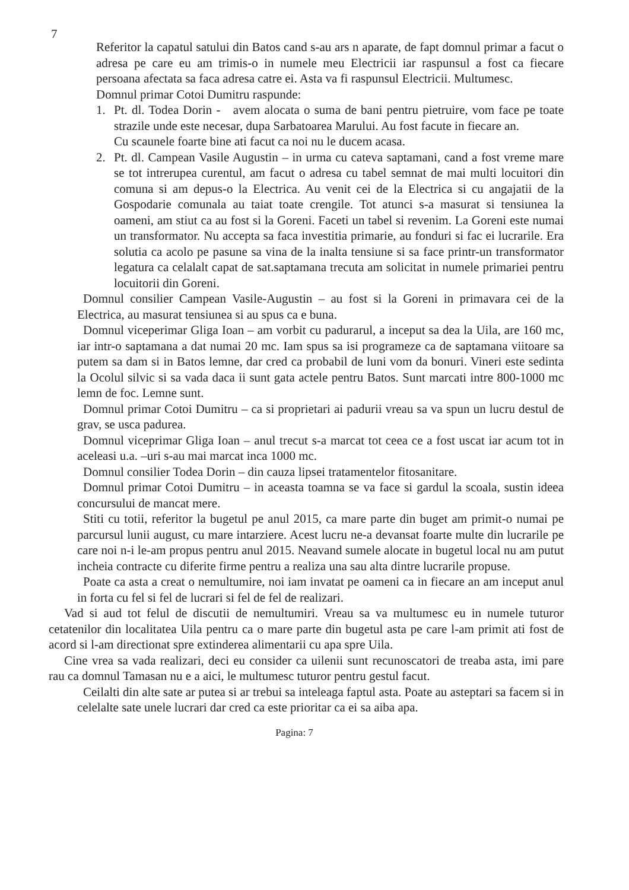7
Referitor la capatul satului din Batos cand s-au ars n aparate, de fapt domnul primar a facut o adresa pe care eu am trimis-o in numele meu Electricii iar raspunsul a fost ca fiecare persoana afectata sa faca adresa catre ei. Asta va fi raspunsul Electricii. Multumesc.
Domnul primar Cotoi Dumitru raspunde:
1. Pt. dl. Todea Dorin - avem alocata o suma de bani pentru pietruire, vom face pe toate strazile unde este necesar, dupa Sarbatoarea Marului. Au fost facute in fiecare an.
Cu scaunele foarte bine ati facut ca noi nu le ducem acasa.
2. Pt. dl. Campean Vasile Augustin – in urma cu cateva saptamani, cand a fost vreme mare se tot intrerupea curentul, am facut o adresa cu tabel semnat de mai multi locuitori din comuna si am depus-o la Electrica. Au venit cei de la Electrica si cu angajatii de la Gospodarie comunala au taiat toate crengile. Tot atunci s-a masurat si tensiunea la oameni, am stiut ca au fost si la Goreni. Faceti un tabel si revenim. La Goreni este numai un transformator. Nu accepta sa faca investitia primarie, au fonduri si fac ei lucrarile. Era solutia ca acolo pe pasune sa vina de la inalta tensiune si sa face printr-un transformator legatura ca celalalt capat de sat.saptamana trecuta am solicitat in numele primariei pentru locuitorii din Goreni.
Domnul consilier Campean Vasile-Augustin – au fost si la Goreni in primavara cei de la Electrica, au masurat tensiunea si au spus ca e buna.
Domnul viceperimar Gliga Ioan – am vorbit cu padurarul, a inceput sa dea la Uila, are 160 mc, iar intr-o saptamana a dat numai 20 mc. Iam spus sa isi programeze ca de saptamana viitoare sa putem sa dam si in Batos lemne, dar cred ca probabil de luni vom da bonuri. Vineri este sedinta la Ocolul silvic si sa vada daca ii sunt gata actele pentru Batos. Sunt marcati intre 800-1000 mc lemn de foc. Lemne sunt.
Domnul primar Cotoi Dumitru – ca si proprietari ai padurii vreau sa va spun un lucru destul de grav, se usca padurea.
Domnul viceprimar Gliga Ioan – anul trecut s-a marcat tot ceea ce a fost uscat iar acum tot in aceleasi u.a. –uri s-au mai marcat inca 1000 mc.
Domnul consilier Todea Dorin – din cauza lipsei tratamentelor fitosanitare.
Domnul primar Cotoi Dumitru – in aceasta toamna se va face si gardul la scoala, sustin ideea concursului de mancat mere.
Stiti cu totii, referitor la bugetul pe anul 2015, ca mare parte din buget am primit-o numai pe parcursul lunii august, cu mare intarziere. Acest lucru ne-a devansat foarte multe din lucrarile pe care noi n-i le-am propus pentru anul 2015. Neavand sumele alocate in bugetul local nu am putut incheia contracte cu diferite firme pentru a realiza una sau alta dintre lucrarile propuse.
Poate ca asta a creat o nemultumire, noi iam invatat pe oameni ca in fiecare an am inceput anul in forta cu fel si fel de lucrari si fel de fel de realizari.
Vad si aud tot felul de discutii de nemultumiri. Vreau sa va multumesc eu in numele tuturor cetatenilor din localitatea Uila pentru ca o mare parte din bugetul asta pe care l-am primit ati fost de acord si l-am directionat spre extinderea alimentarii cu apa spre Uila.
Cine vrea sa vada realizari, deci eu consider ca uilenii sunt recunoscatori de treaba asta, imi pare rau ca domnul Tamasan nu e a aici, le multumesc tuturor pentru gestul facut.
Ceilalti din alte sate ar putea si ar trebui sa inteleaga faptul asta. Poate au asteptari sa facem si in celelalte sate unele lucrari dar cred ca este prioritar ca ei sa aiba apa.
Pagina: 7